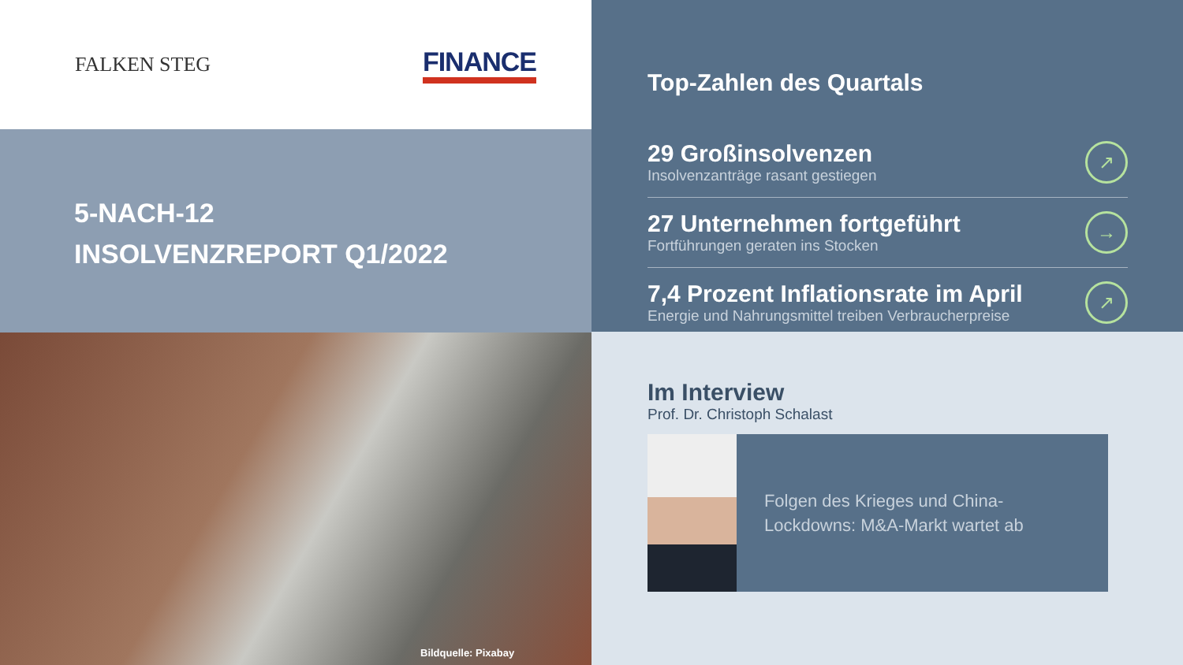FALKEN STEG
FINANCE
5-NACH-12
INSOLVENZREPORT Q1/2022
Bildquelle: Pixabay
Top-Zahlen des Quartals
29 Großinsolvenzen
Insolvenzanträge rasant gestiegen
↗
27 Unternehmen fortgeführt
Fortführungen geraten ins Stocken
→
7,4 Prozent Inflationsrate im April
Energie und Nahrungsmittel treiben Verbraucherpreise
↗
Im Interview
Prof. Dr. Christoph Schalast
Folgen des Krieges und China-Lockdowns: M&A-Markt wartet ab